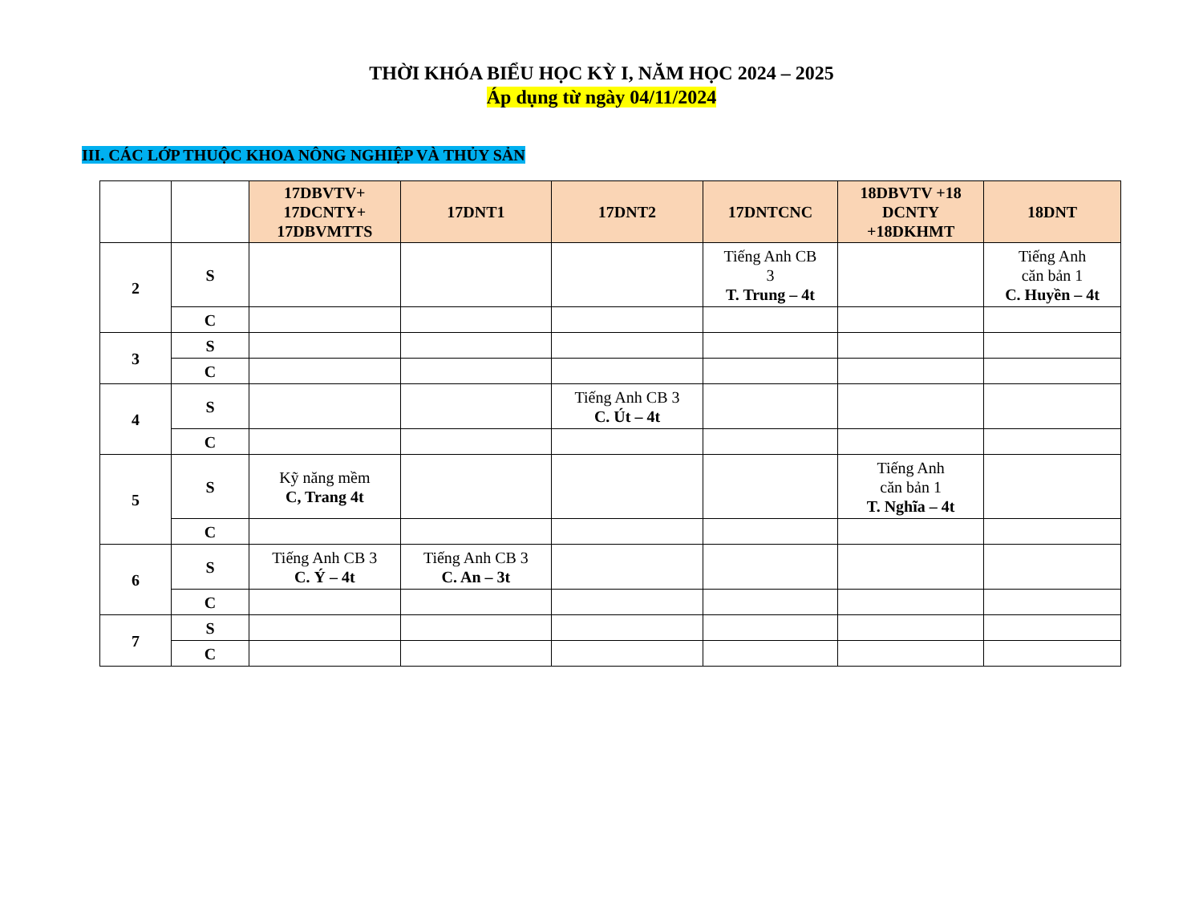THỜI KHÓA BIỂU HỌC KỲ I, NĂM HỌC 2024 – 2025
Áp dụng từ ngày 04/11/2024
III. CÁC LỚP THUỘC KHOA NÔNG NGHIỆP VÀ THỦY SẢN
| | | 17DBVTV+ 17DCNTY+ 17DBVMTTS | 17DNT1 | 17DNT2 | 17DNTCNC | 18DBVTV +18 DCNTY +18DKHMT | 18DNT |
| --- | --- | --- | --- | --- | --- | --- | --- |
| 2 | S | | | | Tiếng Anh CB 3 T. Trung – 4t | | Tiếng Anh căn bản 1 C. Huyền – 4t |
| | C | | | | | | |
| 3 | S | | | | | | |
| | C | | | | | | |
| 4 | S | | | Tiếng Anh CB 3 C. Út – 4t | | | |
| | C | | | | | | |
| 5 | S | Kỹ năng mềm C, Trang 4t | | | | Tiếng Anh căn bản 1 T. Nghĩa – 4t | |
| | C | | | | | | |
| 6 | S | Tiếng Anh CB 3 C. Ý – 4t | Tiếng Anh CB 3 C. An – 3t | | | | |
| | C | | | | | | |
| 7 | S | | | | | | |
| | C | | | | | | |